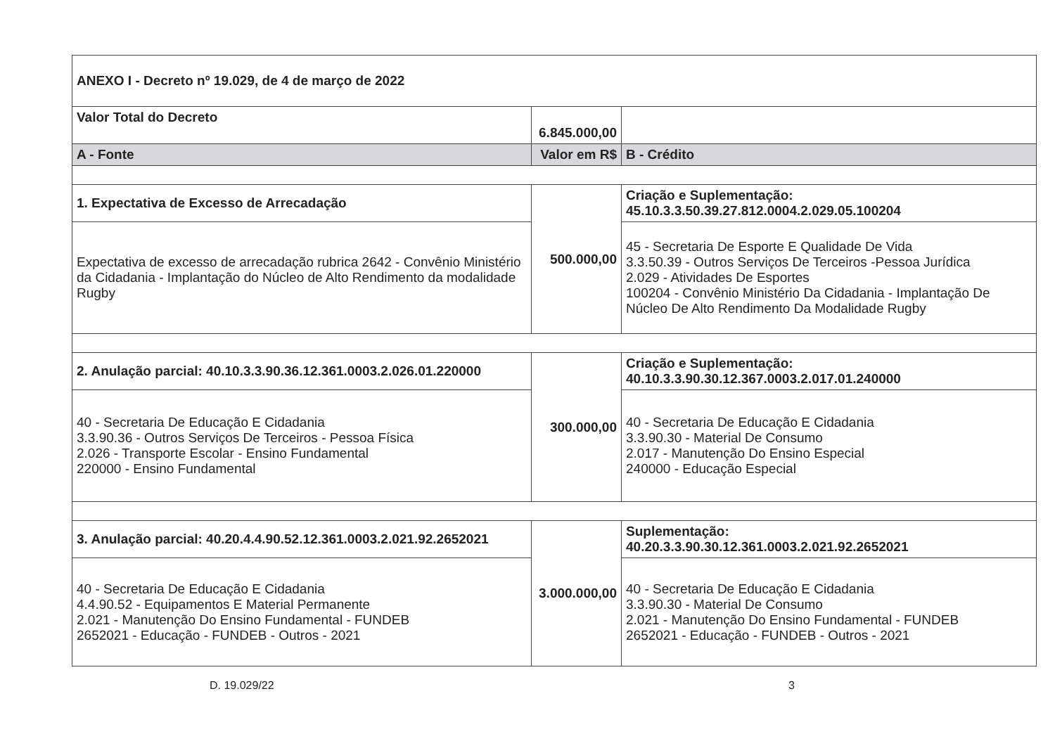| ANEXO I - Decreto nº 19.029, de 4 de março de 2022 | | |
| Valor Total do Decreto | 6.845.000,00 | |
| A - Fonte | Valor em R$ | B - Crédito |
| 1. Expectativa de Excesso de Arrecadação | 500.000,00 | Criação e Suplementação: 45.10.3.3.50.39.27.812.0004.2.029.05.100204 |
| Expectativa de excesso de arrecadação rubrica 2642 - Convênio Ministério da Cidadania - Implantação do Núcleo de Alto Rendimento da modalidade Rugby | | 45 - Secretaria De Esporte E Qualidade De Vida 3.3.50.39 - Outros Serviços De Terceiros -Pessoa Jurídica 2.029 - Atividades De Esportes 100204 - Convênio Ministério Da Cidadania - Implantação De Núcleo De Alto Rendimento Da Modalidade Rugby |
| 2. Anulação parcial: 40.10.3.3.90.36.12.361.0003.2.026.01.220000 | 300.000,00 | Criação e Suplementação: 40.10.3.3.90.30.12.367.0003.2.017.01.240000 |
| 40 - Secretaria De Educação E Cidadania 3.3.90.36 - Outros Serviços De Terceiros - Pessoa Física 2.026 - Transporte Escolar - Ensino Fundamental 220000 - Ensino Fundamental | | 40 - Secretaria De Educação E Cidadania 3.3.90.30 - Material De Consumo 2.017 - Manutenção Do Ensino Especial 240000 - Educação Especial |
| 3. Anulação parcial: 40.20.4.4.90.52.12.361.0003.2.021.92.2652021 | 3.000.000,00 | Suplementação: 40.20.3.3.90.30.12.361.0003.2.021.92.2652021 |
| 40 - Secretaria De Educação E Cidadania 4.4.90.52 - Equipamentos E Material Permanente 2.021 - Manutenção Do Ensino Fundamental - FUNDEB 2652021 - Educação - FUNDEB - Outros - 2021 | | 40 - Secretaria De Educação E Cidadania 3.3.90.30 - Material De Consumo 2.021 - Manutenção Do Ensino Fundamental - FUNDEB 2652021 - Educação - FUNDEB - Outros - 2021 |
D. 19.029/22 3